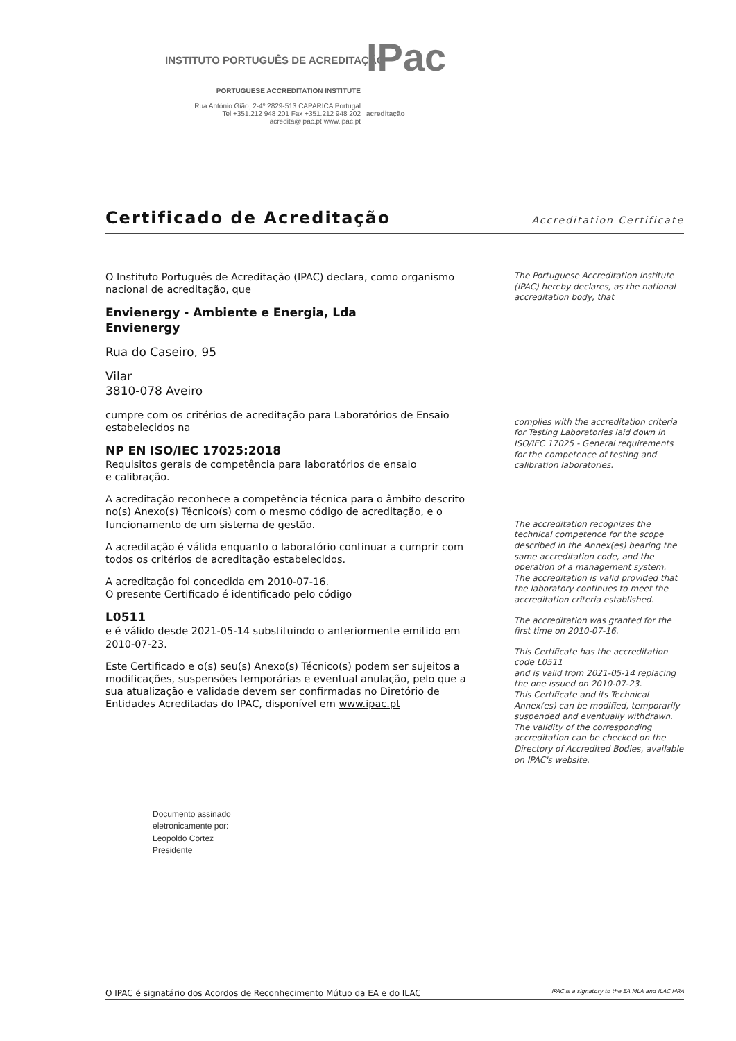INSTITUTO PORTUGUÊS DE ACREDITAÇÃO
IPac acreditação
PORTUGUESE ACCREDITATION INSTITUTE
Rua António Gião, 2-4º 2829-513 CAPARICA Portugal
Tel +351.212 948 201 Fax +351.212 948 202
acredita@ipac.pt www.ipac.pt
Certificado de Acreditação
Accreditation Certificate
O Instituto Português de Acreditação (IPAC) declara, como organismo nacional de acreditação, que
Envienergy - Ambiente e Energia, Lda
Envienergy
Rua do Caseiro, 95
Vilar
3810-078 Aveiro
cumpre com os critérios de acreditação para Laboratórios de Ensaio estabelecidos na
NP EN ISO/IEC 17025:2018
Requisitos gerais de competência para laboratórios de ensaio
e calibração.
A acreditação reconhece a competência técnica para o âmbito descrito no(s) Anexo(s) Técnico(s) com o mesmo código de acreditação, e o funcionamento de um sistema de gestão.
A acreditação é válida enquanto o laboratório continuar a cumprir com todos os critérios de acreditação estabelecidos.
A acreditação foi concedida em 2010-07-16.
O presente Certificado é identificado pelo código
L0511
e é válido desde 2021-05-14 substituindo o anteriormente emitido em 2010-07-23.
Este Certificado e o(s) seu(s) Anexo(s) Técnico(s) podem ser sujeitos a modificações, suspensões temporárias e eventual anulação, pelo que a sua atualização e validade devem ser confirmadas no Diretório de Entidades Acreditadas do IPAC, disponível em www.ipac.pt
The Portuguese Accreditation Institute (IPAC) hereby declares, as the national accreditation body, that
complies with the accreditation criteria for Testing Laboratories laid down in ISO/IEC 17025 - General requirements for the competence of testing and calibration laboratories.
The accreditation recognizes the technical competence for the scope described in the Annex(es) bearing the same accreditation code, and the operation of a management system. The accreditation is valid provided that the laboratory continues to meet the accreditation criteria established.
The accreditation was granted for the first time on 2010-07-16.
This Certificate has the accreditation code L0511
and is valid from 2021-05-14 replacing the one issued on 2010-07-23.
This Certificate and its Technical Annex(es) can be modified, temporarily suspended and eventually withdrawn. The validity of the corresponding accreditation can be checked on the Directory of Accredited Bodies, available on IPAC's website.
Documento assinado
eletronicamente por:
Leopoldo Cortez
Presidente
O IPAC é signatário dos Acordos de Reconhecimento Mútuo da EA e do ILAC IPAC is a signatory to the EA MLA and ILAC MRA